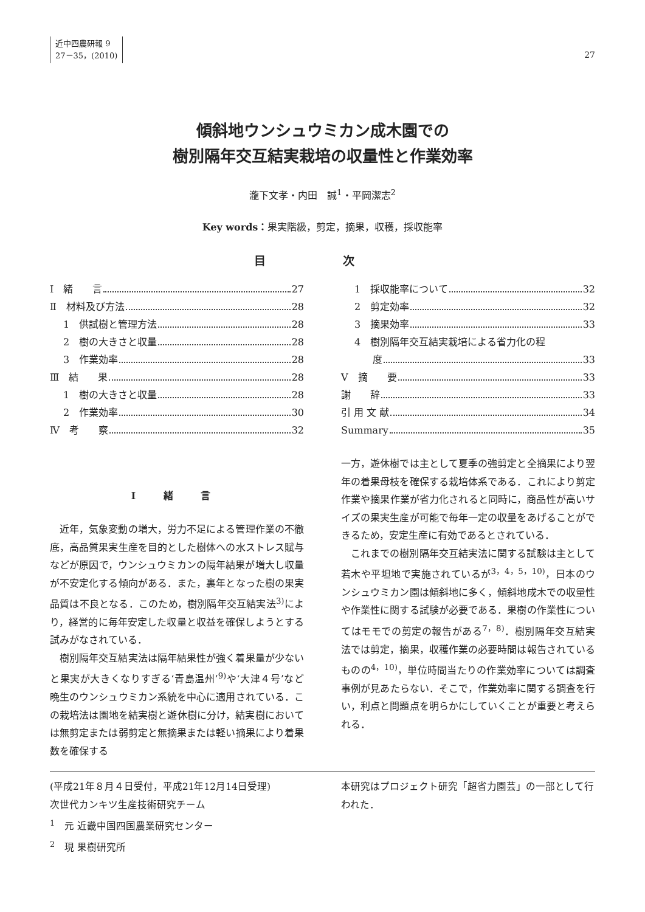近中四農研報 9
27－35，(2010)
27
傾斜地ウンシュウミカン成木園での
樹別隔年交互結実栽培の収量性と作業効率
瀧下文孝・内田　誠<sup>1</sup>・平岡潔志<sup>2</sup>
Key words：果実階級，剪定，摘果，収穫，採収能率
目 次
Ⅰ　緒　　言 27
Ⅱ　材料及び方法 28
1　供試樹と管理方法 28
2　樹の大きさと収量 28
3　作業効率 28
Ⅲ　結　　果 28
1　樹の大きさと収量 28
2　作業効率 30
Ⅳ　考　　察 32
1　採収能率について 32
2　剪定効率 32
3　摘果効率 33
4　樹別隔年交互結実栽培による省力化の程
度 33
Ⅴ　摘　　要 33
謝　　辞 33
引 用 文 献 34
Summary 35
Ⅰ 緒 言
近年，気象変動の増大，労力不足による管理作業の不徹底，高品質果実生産を目的とした樹体への水ストレス賦与などが原因で，ウンシュウミカンの隔年結果が増大し収量が不安定化する傾向がある．また，裏年となった樹の果実品質は不良となる．このため，樹別隔年交互結実法<sup>3)</sup>により，経営的に毎年安定した収量と収益を確保しようとする試みがなされている．
樹別隔年交互結実法は隔年結果性が強く着果量が少ないと果実が大きくなりすぎる‘青島温州’<sup>9)</sup>や‘大津４号’など晩生のウンシュウミカン系統を中心に適用されている．この栽培法は園地を結実樹と遊休樹に分け，結実樹においては無剪定または弱剪定と無摘果または軽い摘果により着果数を確保する
一方，遊休樹では主として夏季の強剪定と全摘果により翌年の着果母枝を確保する栽培体系である．これにより剪定作業や摘果作業が省力化されると同時に，商品性が高いサイズの果実生産が可能で毎年一定の収量をあげることができるため，安定生産に有効であるとされている．
これまでの樹別隔年交互結実法に関する試験は主として若木や平坦地で実施されているが<sup>3，4，5，10)</sup>，日本のウンシュウミカン園は傾斜地に多く，傾斜地成木での収量性や作業性に関する試験が必要である．果樹の作業性についてはモモでの剪定の報告がある<sup>7，8)</sup>．樹別隔年交互結実法では剪定，摘果，収穫作業の必要時間は報告されているものの<sup>4，10)</sup>，単位時間当たりの作業効率については調査事例が見あたらない．そこで，作業効率に関する調査を行い，利点と問題点を明らかにしていくことが重要と考えられる．
(平成21年８月４日受付，平成21年12月14日受理)
次世代カンキツ生産技術研究チーム
<sup>1</sup>　元 近畿中国四国農業研究センター
<sup>2</sup>　現 果樹研究所
本研究はプロジェクト研究「超省力園芸」の一部として行われた．